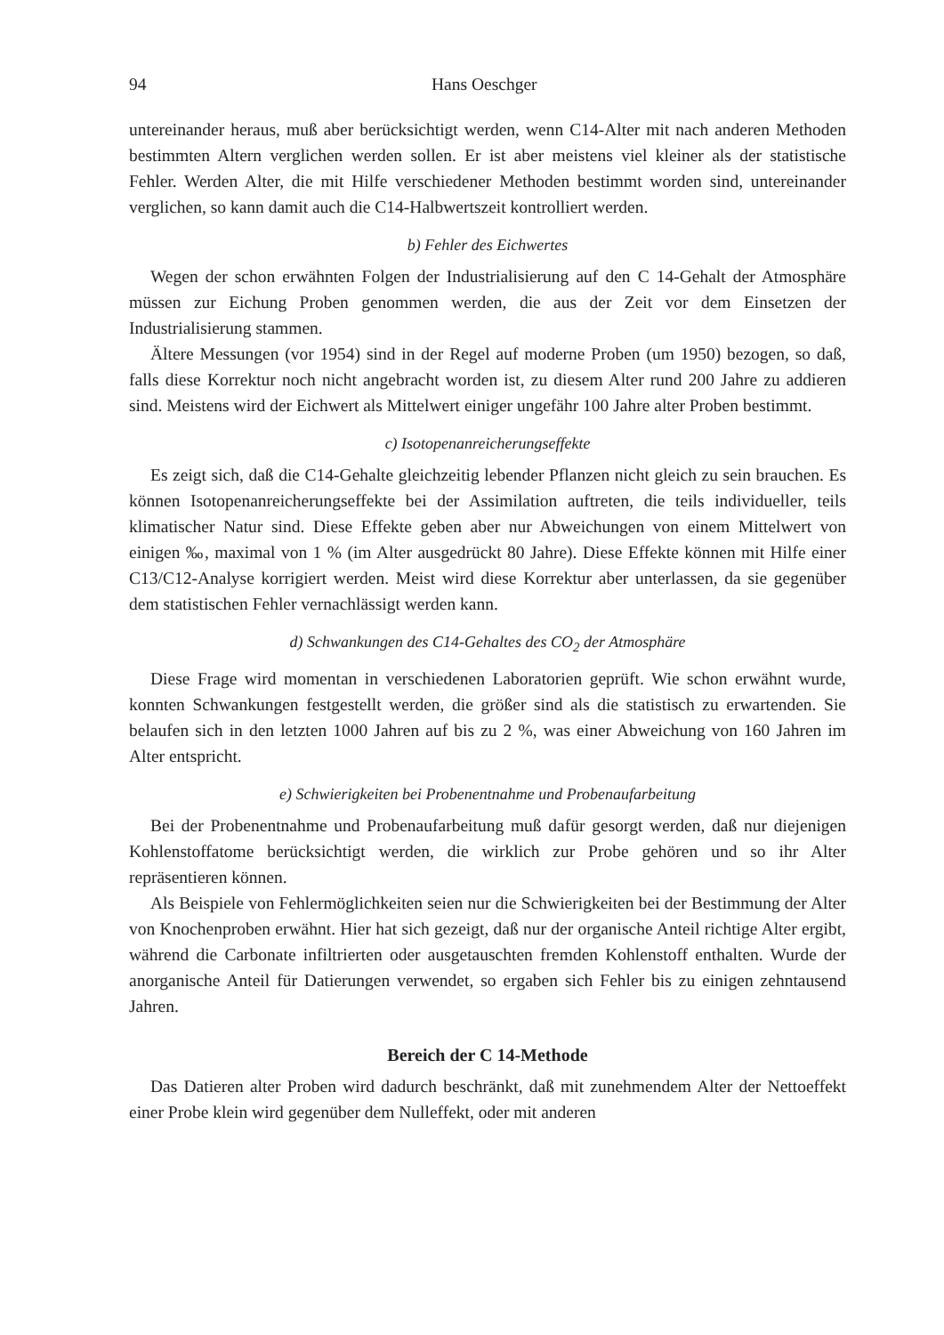94 Hans Oeschger
untereinander heraus, muß aber berücksichtigt werden, wenn C14-Alter mit nach anderen Methoden bestimmten Altern verglichen werden sollen. Er ist aber meistens viel kleiner als der statistische Fehler. Werden Alter, die mit Hilfe verschiedener Methoden bestimmt worden sind, untereinander verglichen, so kann damit auch die C14-Halbwertszeit kontrolliert werden.
b) Fehler des Eichwertes
Wegen der schon erwähnten Folgen der Industrialisierung auf den C 14-Gehalt der Atmosphäre müssen zur Eichung Proben genommen werden, die aus der Zeit vor dem Einsetzen der Industrialisierung stammen.
Ältere Messungen (vor 1954) sind in der Regel auf moderne Proben (um 1950) bezogen, so daß, falls diese Korrektur noch nicht angebracht worden ist, zu diesem Alter rund 200 Jahre zu addieren sind. Meistens wird der Eichwert als Mittelwert einiger ungefähr 100 Jahre alter Proben bestimmt.
c) Isotopenanreicherungseffekte
Es zeigt sich, daß die C14-Gehalte gleichzeitig lebender Pflanzen nicht gleich zu sein brauchen. Es können Isotopenanreicherungseffekte bei der Assimilation auftreten, die teils individueller, teils klimatischer Natur sind. Diese Effekte geben aber nur Abweichungen von einem Mittelwert von einigen ‰, maximal von 1 % (im Alter ausgedrückt 80 Jahre). Diese Effekte können mit Hilfe einer C13/C12-Analyse korrigiert werden. Meist wird diese Korrektur aber unterlassen, da sie gegenüber dem statistischen Fehler vernachlässigt werden kann.
d) Schwankungen des C14-Gehaltes des CO<sub>2</sub> der Atmosphäre
Diese Frage wird momentan in verschiedenen Laboratorien geprüft. Wie schon erwähnt wurde, konnten Schwankungen festgestellt werden, die größer sind als die statistisch zu erwartenden. Sie belaufen sich in den letzten 1000 Jahren auf bis zu 2 %, was einer Abweichung von 160 Jahren im Alter entspricht.
e) Schwierigkeiten bei Probenentnahme und Probenaufarbeitung
Bei der Probenentnahme und Probenaufarbeitung muß dafür gesorgt werden, daß nur diejenigen Kohlenstoffatome berücksichtigt werden, die wirklich zur Probe gehören und so ihr Alter repräsentieren können.
Als Beispiele von Fehlermöglichkeiten seien nur die Schwierigkeiten bei der Bestimmung der Alter von Knochenproben erwähnt. Hier hat sich gezeigt, daß nur der organische Anteil richtige Alter ergibt, während die Carbonate infiltrierten oder ausgetauschten fremden Kohlenstoff enthalten. Wurde der anorganische Anteil für Datierungen verwendet, so ergaben sich Fehler bis zu einigen zehntausend Jahren.
Bereich der C 14-Methode
Das Datieren alter Proben wird dadurch beschränkt, daß mit zunehmendem Alter der Nettoeffekt einer Probe klein wird gegenüber dem Nulleffekt, oder mit anderen